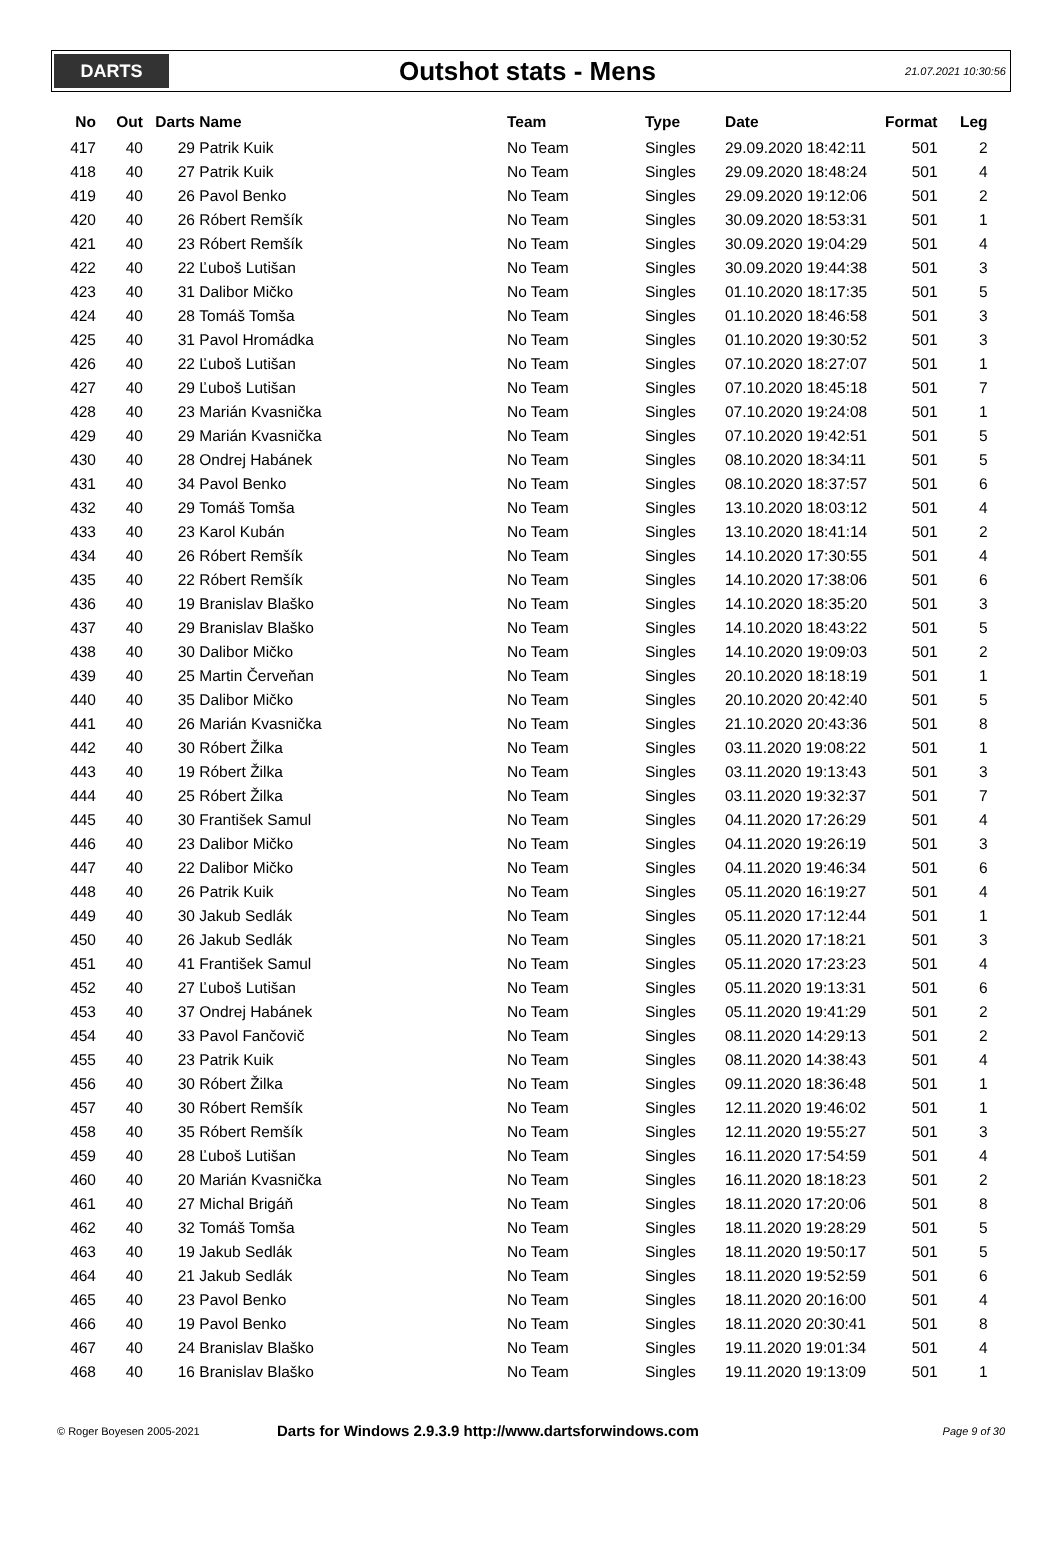DARTS
Outshot stats - Mens
21.07.2021 10:30:56
| No | Out | Darts | Name | Team | Type | Date | Format | Leg |
| --- | --- | --- | --- | --- | --- | --- | --- | --- |
| 417 | 40 | 29 | Patrik Kuik | No Team | Singles | 29.09.2020 18:42:11 | 501 | 2 |
| 418 | 40 | 27 | Patrik Kuik | No Team | Singles | 29.09.2020 18:48:24 | 501 | 4 |
| 419 | 40 | 26 | Pavol Benko | No Team | Singles | 29.09.2020 19:12:06 | 501 | 2 |
| 420 | 40 | 26 | Róbert Remšík | No Team | Singles | 30.09.2020 18:53:31 | 501 | 1 |
| 421 | 40 | 23 | Róbert Remšík | No Team | Singles | 30.09.2020 19:04:29 | 501 | 4 |
| 422 | 40 | 22 | Ľuboš Lutišan | No Team | Singles | 30.09.2020 19:44:38 | 501 | 3 |
| 423 | 40 | 31 | Dalibor Mičko | No Team | Singles | 01.10.2020 18:17:35 | 501 | 5 |
| 424 | 40 | 28 | Tomáš Tomša | No Team | Singles | 01.10.2020 18:46:58 | 501 | 3 |
| 425 | 40 | 31 | Pavol Hromádka | No Team | Singles | 01.10.2020 19:30:52 | 501 | 3 |
| 426 | 40 | 22 | Ľuboš Lutišan | No Team | Singles | 07.10.2020 18:27:07 | 501 | 1 |
| 427 | 40 | 29 | Ľuboš Lutišan | No Team | Singles | 07.10.2020 18:45:18 | 501 | 7 |
| 428 | 40 | 23 | Marián Kvasnička | No Team | Singles | 07.10.2020 19:24:08 | 501 | 1 |
| 429 | 40 | 29 | Marián Kvasnička | No Team | Singles | 07.10.2020 19:42:51 | 501 | 5 |
| 430 | 40 | 28 | Ondrej Habánek | No Team | Singles | 08.10.2020 18:34:11 | 501 | 5 |
| 431 | 40 | 34 | Pavol Benko | No Team | Singles | 08.10.2020 18:37:57 | 501 | 6 |
| 432 | 40 | 29 | Tomáš Tomša | No Team | Singles | 13.10.2020 18:03:12 | 501 | 4 |
| 433 | 40 | 23 | Karol Kubán | No Team | Singles | 13.10.2020 18:41:14 | 501 | 2 |
| 434 | 40 | 26 | Róbert Remšík | No Team | Singles | 14.10.2020 17:30:55 | 501 | 4 |
| 435 | 40 | 22 | Róbert Remšík | No Team | Singles | 14.10.2020 17:38:06 | 501 | 6 |
| 436 | 40 | 19 | Branislav Blaško | No Team | Singles | 14.10.2020 18:35:20 | 501 | 3 |
| 437 | 40 | 29 | Branislav Blaško | No Team | Singles | 14.10.2020 18:43:22 | 501 | 5 |
| 438 | 40 | 30 | Dalibor Mičko | No Team | Singles | 14.10.2020 19:09:03 | 501 | 2 |
| 439 | 40 | 25 | Martin Červeňan | No Team | Singles | 20.10.2020 18:18:19 | 501 | 1 |
| 440 | 40 | 35 | Dalibor Mičko | No Team | Singles | 20.10.2020 20:42:40 | 501 | 5 |
| 441 | 40 | 26 | Marián Kvasnička | No Team | Singles | 21.10.2020 20:43:36 | 501 | 8 |
| 442 | 40 | 30 | Róbert Žilka | No Team | Singles | 03.11.2020 19:08:22 | 501 | 1 |
| 443 | 40 | 19 | Róbert Žilka | No Team | Singles | 03.11.2020 19:13:43 | 501 | 3 |
| 444 | 40 | 25 | Róbert Žilka | No Team | Singles | 03.11.2020 19:32:37 | 501 | 7 |
| 445 | 40 | 30 | František Samul | No Team | Singles | 04.11.2020 17:26:29 | 501 | 4 |
| 446 | 40 | 23 | Dalibor Mičko | No Team | Singles | 04.11.2020 19:26:19 | 501 | 3 |
| 447 | 40 | 22 | Dalibor Mičko | No Team | Singles | 04.11.2020 19:46:34 | 501 | 6 |
| 448 | 40 | 26 | Patrik Kuik | No Team | Singles | 05.11.2020 16:19:27 | 501 | 4 |
| 449 | 40 | 30 | Jakub Sedlák | No Team | Singles | 05.11.2020 17:12:44 | 501 | 1 |
| 450 | 40 | 26 | Jakub Sedlák | No Team | Singles | 05.11.2020 17:18:21 | 501 | 3 |
| 451 | 40 | 41 | František Samul | No Team | Singles | 05.11.2020 17:23:23 | 501 | 4 |
| 452 | 40 | 27 | Ľuboš Lutišan | No Team | Singles | 05.11.2020 19:13:31 | 501 | 6 |
| 453 | 40 | 37 | Ondrej Habánek | No Team | Singles | 05.11.2020 19:41:29 | 501 | 2 |
| 454 | 40 | 33 | Pavol Fančovič | No Team | Singles | 08.11.2020 14:29:13 | 501 | 2 |
| 455 | 40 | 23 | Patrik Kuik | No Team | Singles | 08.11.2020 14:38:43 | 501 | 4 |
| 456 | 40 | 30 | Róbert Žilka | No Team | Singles | 09.11.2020 18:36:48 | 501 | 1 |
| 457 | 40 | 30 | Róbert Remšík | No Team | Singles | 12.11.2020 19:46:02 | 501 | 1 |
| 458 | 40 | 35 | Róbert Remšík | No Team | Singles | 12.11.2020 19:55:27 | 501 | 3 |
| 459 | 40 | 28 | Ľuboš Lutišan | No Team | Singles | 16.11.2020 17:54:59 | 501 | 4 |
| 460 | 40 | 20 | Marián Kvasnička | No Team | Singles | 16.11.2020 18:18:23 | 501 | 2 |
| 461 | 40 | 27 | Michal Brigáň | No Team | Singles | 18.11.2020 17:20:06 | 501 | 8 |
| 462 | 40 | 32 | Tomáš Tomša | No Team | Singles | 18.11.2020 19:28:29 | 501 | 5 |
| 463 | 40 | 19 | Jakub Sedlák | No Team | Singles | 18.11.2020 19:50:17 | 501 | 5 |
| 464 | 40 | 21 | Jakub Sedlák | No Team | Singles | 18.11.2020 19:52:59 | 501 | 6 |
| 465 | 40 | 23 | Pavol Benko | No Team | Singles | 18.11.2020 20:16:00 | 501 | 4 |
| 466 | 40 | 19 | Pavol Benko | No Team | Singles | 18.11.2020 20:30:41 | 501 | 8 |
| 467 | 40 | 24 | Branislav Blaško | No Team | Singles | 19.11.2020 19:01:34 | 501 | 4 |
| 468 | 40 | 16 | Branislav Blaško | No Team | Singles | 19.11.2020 19:13:09 | 501 | 1 |
© Roger Boyesen 2005-2021
Darts for Windows 2.9.3.9 http://www.dartsforwindows.com
Page 9 of 30